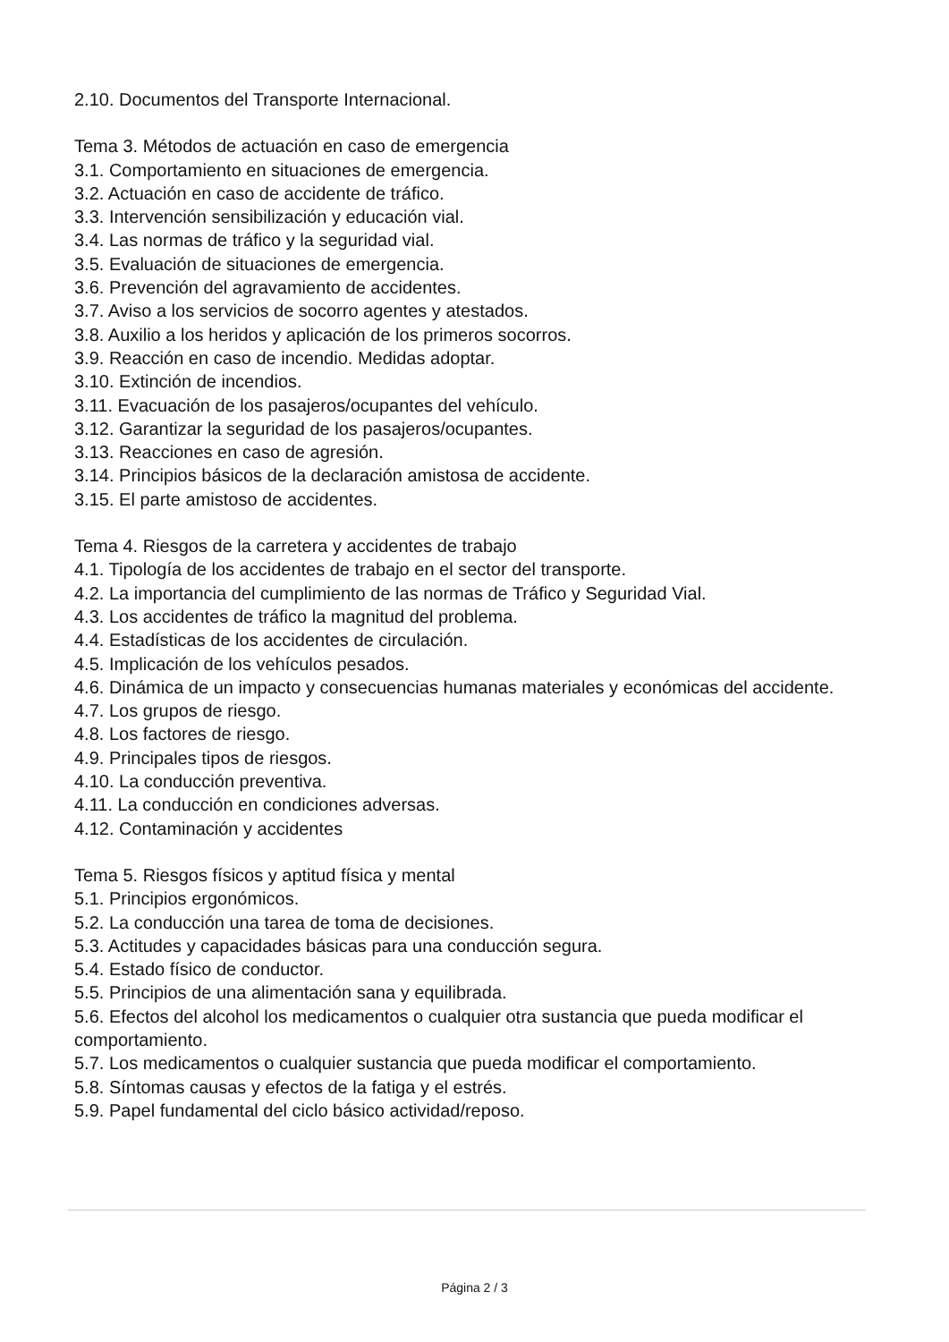2.10. Documentos del Transporte Internacional.
Tema 3. Métodos de actuación en caso de emergencia
3.1. Comportamiento en situaciones de emergencia.
3.2. Actuación en caso de accidente de tráfico.
3.3. Intervención sensibilización y educación vial.
3.4. Las normas de tráfico y la seguridad vial.
3.5. Evaluación de situaciones de emergencia.
3.6. Prevención del agravamiento de accidentes.
3.7. Aviso a los servicios de socorro agentes y atestados.
3.8. Auxilio a los heridos y aplicación de los primeros socorros.
3.9. Reacción en caso de incendio. Medidas adoptar.
3.10. Extinción de incendios.
3.11. Evacuación de los pasajeros/ocupantes del vehículo.
3.12. Garantizar la seguridad de los pasajeros/ocupantes.
3.13. Reacciones en caso de agresión.
3.14. Principios básicos de la declaración amistosa de accidente.
3.15. El parte amistoso de accidentes.
Tema 4. Riesgos de la carretera y accidentes de trabajo
4.1. Tipología de los accidentes de trabajo en el sector del transporte.
4.2. La importancia del cumplimiento de las normas de Tráfico y Seguridad Vial.
4.3. Los accidentes de tráfico la magnitud del problema.
4.4. Estadísticas de los accidentes de circulación.
4.5. Implicación de los vehículos pesados.
4.6. Dinámica de un impacto y consecuencias humanas materiales y económicas del accidente.
4.7. Los grupos de riesgo.
4.8. Los factores de riesgo.
4.9. Principales tipos de riesgos.
4.10. La conducción preventiva.
4.11. La conducción en condiciones adversas.
4.12. Contaminación y accidentes
Tema 5. Riesgos físicos y aptitud física y mental
5.1. Principios ergonómicos.
5.2. La conducción una tarea de toma de decisiones.
5.3. Actitudes y capacidades básicas para una conducción segura.
5.4. Estado físico de conductor.
5.5. Principios de una alimentación sana y equilibrada.
5.6. Efectos del alcohol los medicamentos o cualquier otra sustancia que pueda modificar el comportamiento.
5.7. Los medicamentos o cualquier sustancia que pueda modificar el comportamiento.
5.8. Síntomas causas y efectos de la fatiga y el estrés.
5.9. Papel fundamental del ciclo básico actividad/reposo.
Página 2 / 3